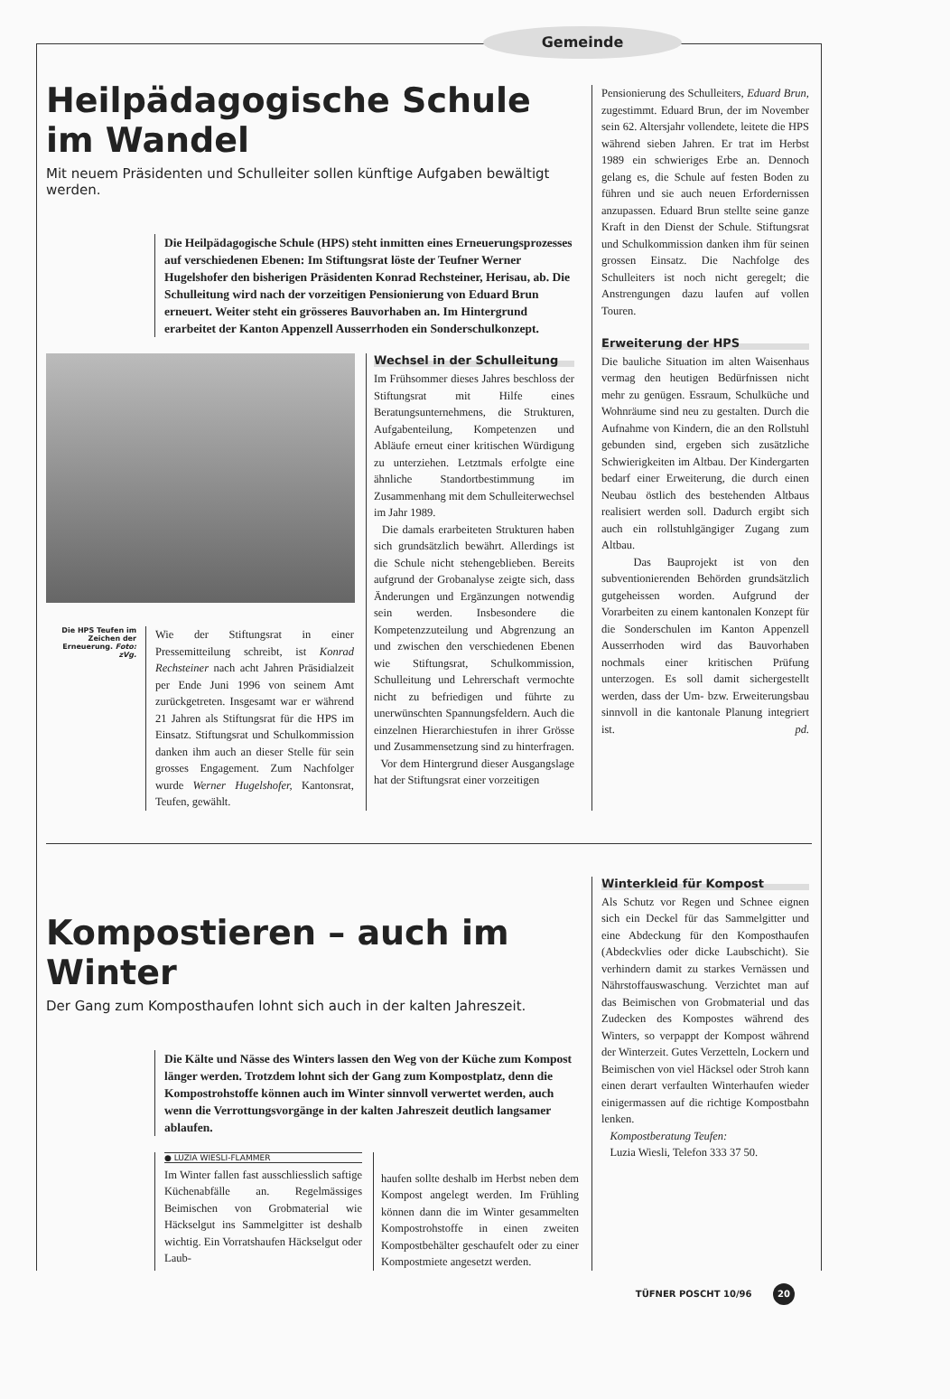Gemeinde
Heilpädagogische Schule im Wandel
Mit neuem Präsidenten und Schulleiter sollen künftige Aufgaben bewältigt werden.
Die Heilpädagogische Schule (HPS) steht inmitten eines Erneuerungsprozesses auf verschiedenen Ebenen: Im Stiftungsrat löste der Teufner Werner Hugelshofer den bisherigen Präsidenten Konrad Rechsteiner, Herisau, ab. Die Schulleitung wird nach der vorzeitigen Pensionierung von Eduard Brun erneuert. Weiter steht ein grösseres Bauvorhaben an. Im Hintergrund erarbeitet der Kanton Appenzell Ausserrhoden ein Sonderschulkonzept.
Die HPS Teufen im Zeichen der Erneuerung. Foto: zVg.
Wie der Stiftungsrat in einer Pressemitteilung schreibt, ist Konrad Rechsteiner nach acht Jahren Präsidialzeit per Ende Juni 1996 von seinem Amt zurückgetreten. Insgesamt war er während 21 Jahren als Stiftungsrat für die HPS im Einsatz. Stiftungsrat und Schulkommission danken ihm auch an dieser Stelle für sein grosses Engagement. Zum Nachfolger wurde Werner Hugelshofer, Kantonsrat, Teufen, gewählt.
Wechsel in der Schulleitung
Im Frühsommer dieses Jahres beschloss der Stiftungsrat mit Hilfe eines Beratungsunternehmens, die Strukturen, Aufgabenteilung, Kompetenzen und Abläufe erneut einer kritischen Würdigung zu unterziehen. Letztmals erfolgte eine ähnliche Standortbestimmung im Zusammenhang mit dem Schulleiterwechsel im Jahr 1989.
Die damals erarbeiteten Strukturen haben sich grundsätzlich bewährt. Allerdings ist die Schule nicht stehengeblieben. Bereits aufgrund der Grobanalyse zeigte sich, dass Änderungen und Ergänzungen notwendig sein werden. Insbesondere die Kompetenzzuteilung und Abgrenzung an und zwischen den verschiedenen Ebenen wie Stiftungsrat, Schulkommission, Schulleitung und Lehrerschaft vermochte nicht zu befriedigen und führte zu unerwünschten Spannungsfeldern. Auch die einzelnen Hierarchiestufen in ihrer Grösse und Zusammensetzung sind zu hinterfragen.
Vor dem Hintergrund dieser Ausgangslage hat der Stiftungsrat einer vorzeitigen
Pensionierung des Schulleiters, Eduard Brun, zugestimmt. Eduard Brun, der im November sein 62. Altersjahr vollendete, leitete die HPS während sieben Jahren. Er trat im Herbst 1989 ein schwieriges Erbe an. Dennoch gelang es, die Schule auf festen Boden zu führen und sie auch neuen Erfordernissen anzupassen. Eduard Brun stellte seine ganze Kraft in den Dienst der Schule. Stiftungsrat und Schulkommission danken ihm für seinen grossen Einsatz. Die Nachfolge des Schulleiters ist noch nicht geregelt; die Anstrengungen dazu laufen auf vollen Touren.
Erweiterung der HPS
Die bauliche Situation im alten Waisenhaus vermag den heutigen Bedürfnissen nicht mehr zu genügen. Essraum, Schulküche und Wohnräume sind neu zu gestalten. Durch die Aufnahme von Kindern, die an den Rollstuhl gebunden sind, ergeben sich zusätzliche Schwierigkeiten im Altbau. Der Kindergarten bedarf einer Erweiterung, die durch einen Neubau östlich des bestehenden Altbaus realisiert werden soll. Dadurch ergibt sich auch ein rollstuhlgängiger Zugang zum Altbau.
Das Bauprojekt ist von den subventionierenden Behörden grundsätzlich gutgeheissen worden. Aufgrund der Vorarbeiten zu einem kantonalen Konzept für die Sonderschulen im Kanton Appenzell Ausserrhoden wird das Bauvorhaben nochmals einer kritischen Prüfung unterzogen. Es soll damit sichergestellt werden, dass der Um- bzw. Erweiterungsbau sinnvoll in die kantonale Planung integriert ist. pd.
Kompostieren – auch im Winter
Der Gang zum Komposthaufen lohnt sich auch in der kalten Jahreszeit.
Die Kälte und Nässe des Winters lassen den Weg von der Küche zum Kompost länger werden. Trotzdem lohnt sich der Gang zum Kompostplatz, denn die Kompostrohstoffe können auch im Winter sinnvoll verwertet werden, auch wenn die Verrottungsvorgänge in der kalten Jahreszeit deutlich langsamer ablaufen.
● LUZIA WIESLI-FLAMMER
Im Winter fallen fast ausschliesslich saftige Küchenabfälle an. Regelmässiges Beimischen von Grobmaterial wie Häckselgut ins Sammelgitter ist deshalb wichtig. Ein Vorratshaufen Häckselgut oder Laub-
haufen sollte deshalb im Herbst neben dem Kompost angelegt werden. Im Frühling können dann die im Winter gesammelten Kompostrohstoffe in einen zweiten Kompostbehälter geschaufelt oder zu einer Kompostmiete angesetzt werden.
Winterkleid für Kompost
Als Schutz vor Regen und Schnee eignen sich ein Deckel für das Sammelgitter und eine Abdeckung für den Komposthaufen (Abdeckvlies oder dicke Laubschicht). Sie verhindern damit zu starkes Vernässen und Nährstoffauswaschung. Verzichtet man auf das Beimischen von Grobmaterial und das Zudecken des Kompostes während des Winters, so verpappt der Kompost während der Winterzeit. Gutes Verzetteln, Lockern und Beimischen von viel Häcksel oder Stroh kann einen derart verfaulten Winterhaufen wieder einigermassen auf die richtige Kompostbahn lenken.
Kompostberatung Teufen:
Luzia Wiesli, Telefon 333 37 50.
TÜFNER POSCHT 10/96 20